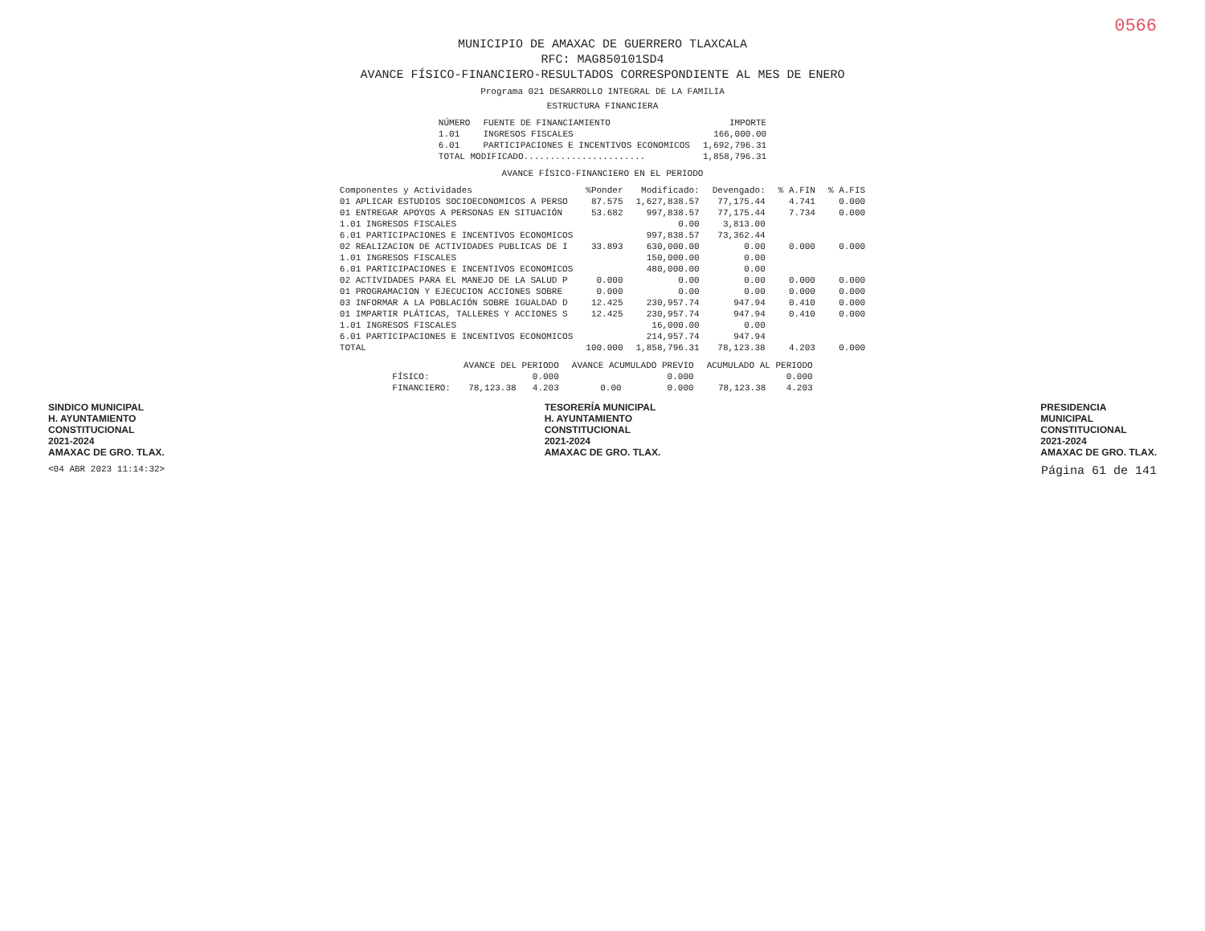0566
MUNICIPIO DE AMAXAC DE GUERRERO TLAXCALA
RFC: MAG850101SD4
AVANCE FÍSICO-FINANCIERO-RESULTADOS CORRESPONDIENTE AL MES DE ENERO
Programa 021 DESARROLLO INTEGRAL DE LA FAMILIA
ESTRUCTURA FINANCIERA
| NÚMERO | FUENTE DE FINANCIAMIENTO | IMPORTE |
| --- | --- | --- |
| 1.01 | INGRESOS FISCALES | 166,000.00 |
| 6.01 | PARTICIPACIONES E INCENTIVOS ECONOMICOS | 1,692,796.31 |
| TOTAL MODIFICADO....................... | | 1,858,796.31 |
AVANCE FÍSICO-FINANCIERO EN EL PERIODO
| Componentes y Actividades | %Ponder | Modificado: | Devengado: | % A.FIN | % A.FIS |
| --- | --- | --- | --- | --- | --- |
| 01 APLICAR ESTUDIOS SOCIOECONOMICOS A PERSO | 87.575 | 1,627,838.57 | 77,175.44 | 4.741 | 0.000 |
| 01 ENTREGAR APOYOS A PERSONAS EN SITUACIÓN | 53.682 | 997,838.57 | 77,175.44 | 7.734 | 0.000 |
| 1.01 INGRESOS FISCALES | | 0.00 | 3,813.00 | | |
| 6.01 PARTICIPACIONES E INCENTIVOS ECONOMICOS | | 997,838.57 | 73,362.44 | | |
| 02 REALIZACION DE ACTIVIDADES PUBLICAS DE I | 33.893 | 630,000.00 | 0.00 | 0.000 | 0.000 |
| 1.01 INGRESOS FISCALES | | 150,000.00 | 0.00 | | |
| 6.01 PARTICIPACIONES E INCENTIVOS ECONOMICOS | | 480,000.00 | 0.00 | | |
| 02 ACTIVIDADES PARA EL MANEJO DE LA SALUD P | 0.000 | 0.00 | 0.00 | 0.000 | 0.000 |
| 01 PROGRAMACION Y EJECUCION ACCIONES SOBRE | 0.000 | 0.00 | 0.00 | 0.000 | 0.000 |
| 03 INFORMAR A LA POBLACIÓN SOBRE IGUALDAD D | 12.425 | 230,957.74 | 947.94 | 0.410 | 0.000 |
| 01 IMPARTIR PLÁTICAS, TALLERES Y ACCIONES S | 12.425 | 230,957.74 | 947.94 | 0.410 | 0.000 |
| 1.01 INGRESOS FISCALES | | 16,000.00 | 0.00 | | |
| 6.01 PARTICIPACIONES E INCENTIVOS ECONOMICOS | | 214,957.74 | 947.94 | | |
| TOTAL | 100.000 | 1,858,796.31 | 78,123.38 | 4.203 | 0.000 |
| | AVANCE DEL PERIODO | | AVANCE ACUMULADO PREVIO | | ACUMULADO AL PERIODO | |
| --- | --- | --- | --- | --- | --- | --- |
| FÍSICO: | | 0.000 | | 0.000 | | 0.000 |
| FINANCIERO: | 78,123.38 | 4.203 | 0.00 | 0.000 | 78,123.38 | 4.203 |
SINDICO MUNICIPAL
H. AYUNTAMIENTO
CONSTITUCIONAL
2021-2024
AMAXAC DE GRO. TLAX.
TESORERÍA MUNICIPAL
H. AYUNTAMIENTO
CONSTITUCIONAL
2021-2024
AMAXAC DE GRO. TLAX.
PRESIDENCIA
MUNICIPAL
CONSTITUCIONAL
2021-2024
AMAXAC DE GRO. TLAX.
<04 ABR 2023 11:14:32> Página 61 de 141